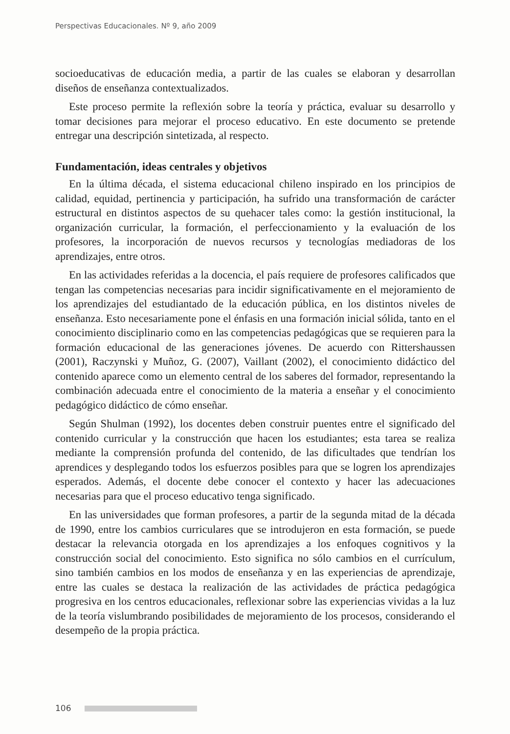Perspectivas Educacionales. Nº 9, año 2009
socioeducativas de educación media, a partir de las cuales se elaboran y desarrollan diseños de enseñanza contextualizados.
Este proceso permite la reflexión sobre la teoría y práctica, evaluar su desarrollo y tomar decisiones para mejorar el proceso educativo. En este documento se pretende entregar una descripción sintetizada, al respecto.
Fundamentación, ideas centrales y objetivos
En la última década, el sistema educacional chileno inspirado en los principios de calidad, equidad, pertinencia y participación, ha sufrido una transformación de carácter estructural en distintos aspectos de su quehacer tales como: la gestión institucional, la organización curricular, la formación, el perfeccionamiento y la evaluación de los profesores, la incorporación de nuevos recursos y tecnologías mediadoras de los aprendizajes, entre otros.
En las actividades referidas a la docencia, el país requiere de profesores calificados que tengan las competencias necesarias para incidir significativamente en el mejoramiento de los aprendizajes del estudiantado de la educación pública, en los distintos niveles de enseñanza. Esto necesariamente pone el énfasis en una formación inicial sólida, tanto en el conocimiento disciplinario como en las competencias pedagógicas que se requieren para la formación educacional de las generaciones jóvenes. De acuerdo con Rittershaussen (2001), Raczynski y Muñoz, G. (2007), Vaillant (2002), el conocimiento didáctico del contenido aparece como un elemento central de los saberes del formador, representando la combinación adecuada entre el conocimiento de la materia a enseñar y el conocimiento pedagógico didáctico de cómo enseñar.
Según Shulman (1992), los docentes deben construir puentes entre el significado del contenido curricular y la construcción que hacen los estudiantes; esta tarea se realiza mediante la comprensión profunda del contenido, de las dificultades que tendrían los aprendices y desplegando todos los esfuerzos posibles para que se logren los aprendizajes esperados. Además, el docente debe conocer el contexto y hacer las adecuaciones necesarias para que el proceso educativo tenga significado.
En las universidades que forman profesores, a partir de la segunda mitad de la década de 1990, entre los cambios curriculares que se introdujeron en esta formación, se puede destacar la relevancia otorgada en los aprendizajes a los enfoques cognitivos y la construcción social del conocimiento. Esto significa no sólo cambios en el currículum, sino también cambios en los modos de enseñanza y en las experiencias de aprendizaje, entre las cuales se destaca la realización de las actividades de práctica pedagógica progresiva en los centros educacionales, reflexionar sobre las experiencias vividas a la luz de la teoría vislumbrando posibilidades de mejoramiento de los procesos, considerando el desempeño de la propia práctica.
106